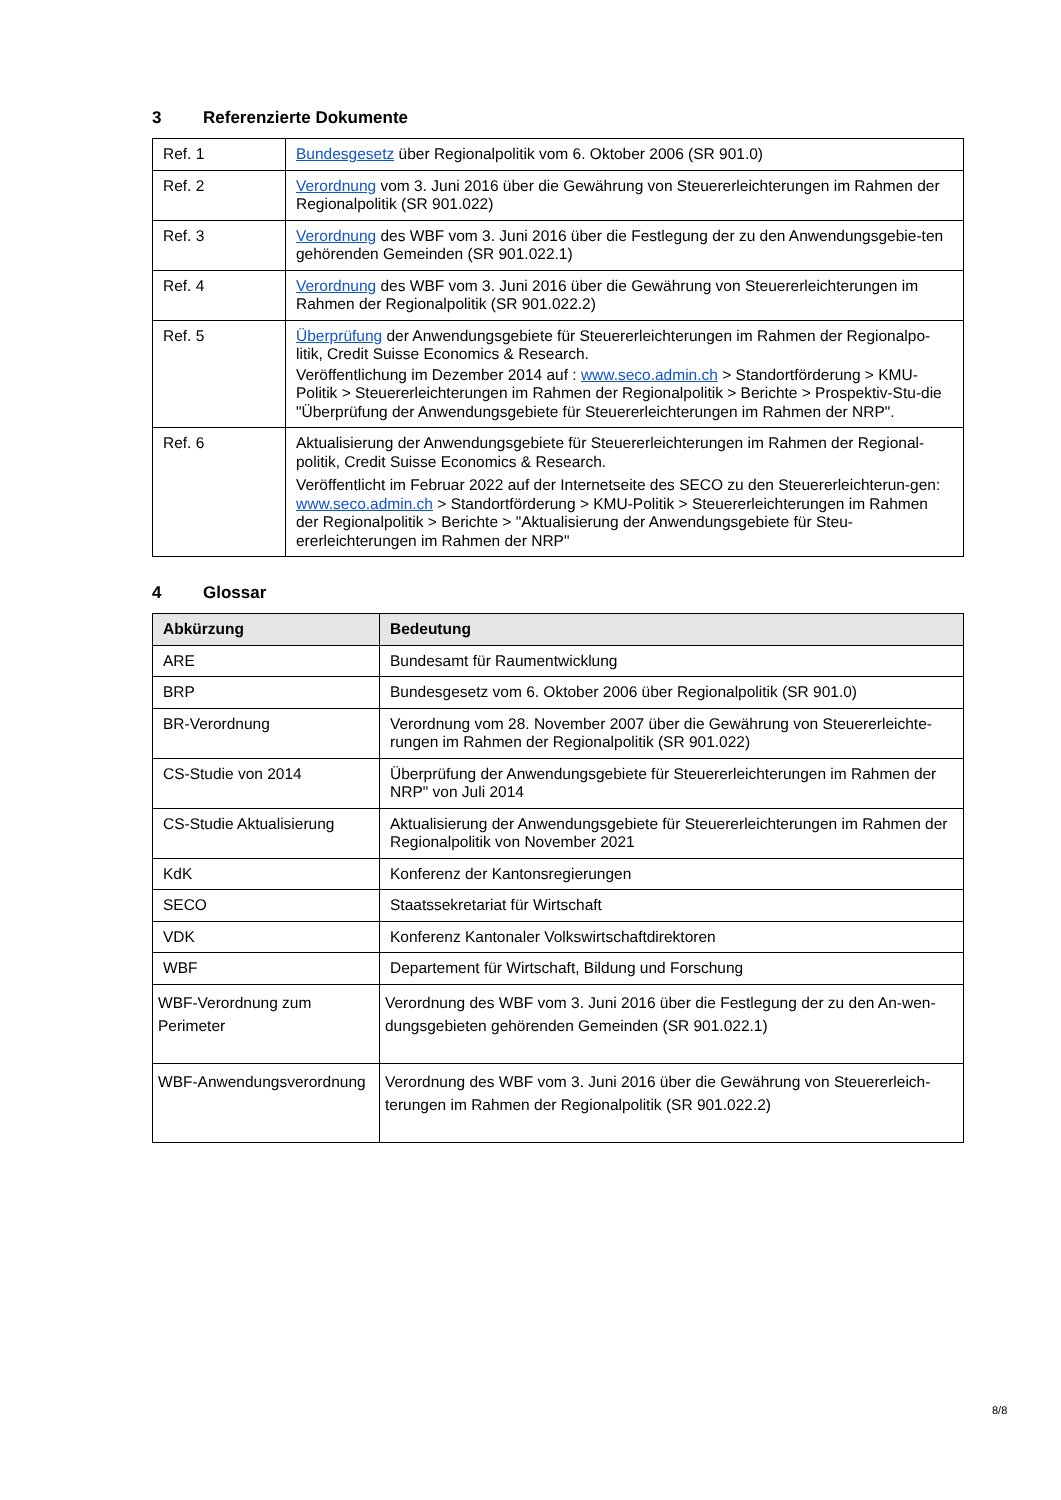3 Referenzierte Dokumente
| Ref. 1 | Bundesgesetz über Regionalpolitik vom 6. Oktober 2006 (SR 901.0) |
| Ref. 2 | Verordnung vom 3. Juni 2016 über die Gewährung von Steuererleichterungen im Rahmen der Regionalpolitik (SR 901.022) |
| Ref. 3 | Verordnung des WBF vom 3. Juni 2016 über die Festlegung der zu den Anwendungsgebie-ten gehörenden Gemeinden (SR 901.022.1) |
| Ref. 4 | Verordnung des WBF vom 3. Juni 2016 über die Gewährung von Steuererleichterungen im Rahmen der Regionalpolitik (SR 901.022.2) |
| Ref. 5 | Überprüfung der Anwendungsgebiete für Steuererleichterungen im Rahmen der Regionalpo-litik, Credit Suisse Economics & Research. Veröffentlichung im Dezember 2014 auf : www.seco.admin.ch > Standortförderung > KMU-Politik > Steuererleichterungen im Rahmen der Regionalpolitik > Berichte > Prospektiv-Stu-die "Überprüfung der Anwendungsgebiete für Steuererleichterungen im Rahmen der NRP". |
| Ref. 6 | Aktualisierung der Anwendungsgebiete für Steuererleichterungen im Rahmen der Regional-politik, Credit Suisse Economics & Research. Veröffentlicht im Februar 2022 auf der Internetseite des SECO zu den Steuererleichterun-gen: www.seco.admin.ch > Standortförderung > KMU-Politik > Steuererleichterungen im Rahmen der Regionalpolitik > Berichte > "Aktualisierung der Anwendungsgebiete für Steu-ererleichterungen im Rahmen der NRP" |
4 Glossar
| Abkürzung | Bedeutung |
| --- | --- |
| ARE | Bundesamt für Raumentwicklung |
| BRP | Bundesgesetz vom 6. Oktober 2006 über Regionalpolitik (SR 901.0) |
| BR-Verordnung | Verordnung vom 28. November 2007 über die Gewährung von Steuererleichte-rungen im Rahmen der Regionalpolitik (SR 901.022) |
| CS-Studie von 2014 | Überprüfung der Anwendungsgebiete für Steuererleichterungen im Rahmen der NRP" von Juli 2014 |
| CS-Studie Aktualisierung | Aktualisierung der Anwendungsgebiete für Steuererleichterungen im Rahmen der Regionalpolitik von November 2021 |
| KdK | Konferenz der Kantonsregierungen |
| SECO | Staatssekretariat für Wirtschaft |
| VDK | Konferenz Kantonaler Volkswirtschaftdirektoren |
| WBF | Departement für Wirtschaft, Bildung und Forschung |
| WBF-Verordnung zum Perimeter | Verordnung des WBF vom 3. Juni 2016 über die Festlegung der zu den An-wen-dungsgebieten gehörenden Gemeinden (SR 901.022.1) |
| WBF-Anwendungsverordnung | Verordnung des WBF vom 3. Juni 2016 über die Gewährung von Steuererleich-terungen im Rahmen der Regionalpolitik (SR 901.022.2) |
8/8